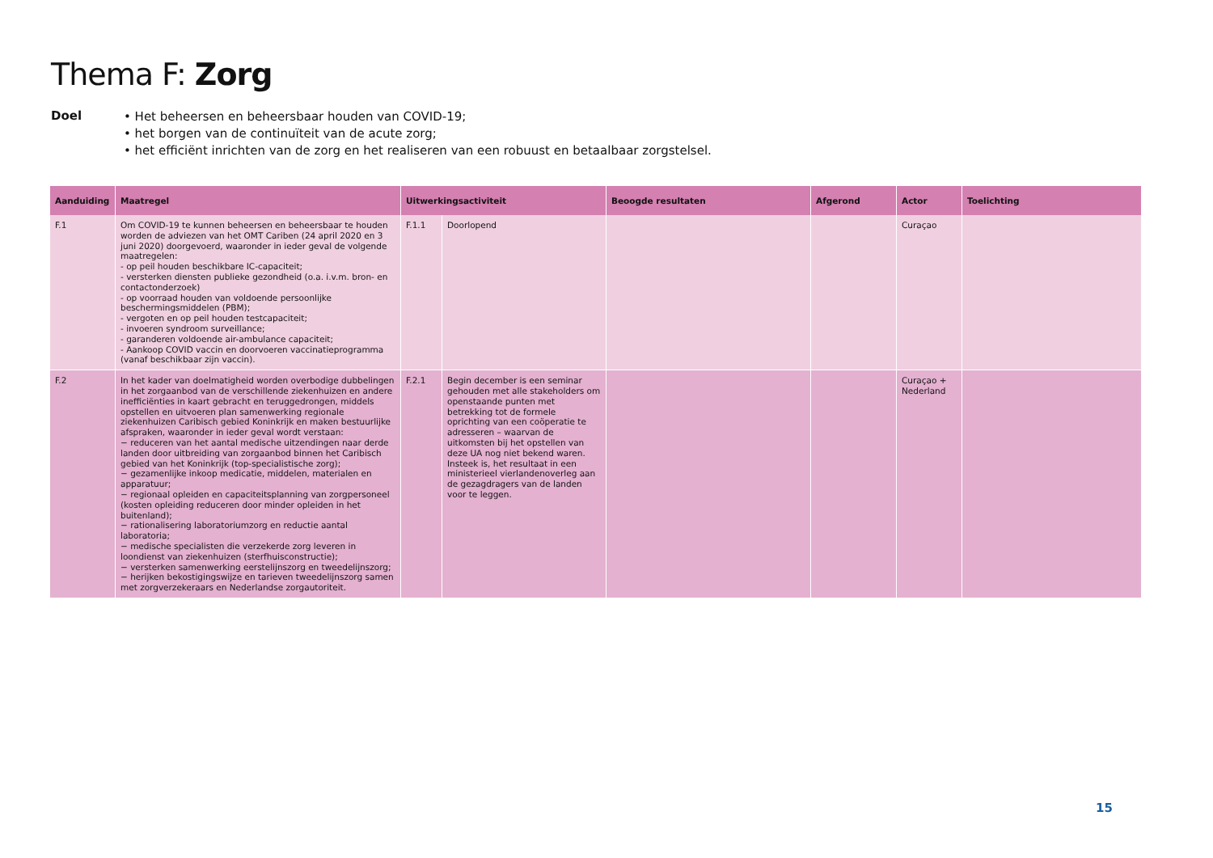Thema F: Zorg
Doel
• Het beheersen en beheersbaar houden van COVID-19;
• het borgen van de continuïteit van de acute zorg;
• het efficiënt inrichten van de zorg en het realiseren van een robuust en betaalbaar zorgstelsel.
| Aanduiding | Maatregel | Uitwerkingsactiviteit | | Beoogde resultaten | Afgerond | Actor | Toelichting |
| --- | --- | --- | --- | --- | --- | --- | --- |
| F.1 | Om COVID-19 te kunnen beheersen en beheersbaar te houden worden de adviezen van het OMT Cariben (24 april 2020 en 3 juni 2020) doorgevoerd, waaronder in ieder geval de volgende maatregelen: - op peil houden beschikbare IC-capaciteit; - versterken diensten publieke gezondheid (o.a. i.v.m. bron- en contactonderzoek) - op voorraad houden van voldoende persoonlijke beschermingsmiddelen (PBM); - vergoten en op peil houden testcapaciteit; - invoeren syndroom surveillance; - garanderen voldoende air-ambulance capaciteit; - Aankoop COVID vaccin en doorvoeren vaccinatieprogramma (vanaf beschikbaar zijn vaccin). | F.1.1 | Doorlopend | | | Curaçao | |
| F.2 | In het kader van doelmatigheid worden overbodige dubbelingen in het zorgaanbod van de verschillende ziekenhuizen en andere inefficiënties in kaart gebracht en teruggedrongen, middels opstellen en uitvoeren plan samenwerking regionale ziekenhuizen Caribisch gebied Koninkrijk en maken bestuurlijke afspraken, waaronder in ieder geval wordt verstaan: − reduceren van het aantal medische uitzendingen naar derde landen door uitbreiding van zorgaanbod binnen het Caribisch gebied van het Koninkrijk (top-specialistische zorg); − gezamenlijke inkoop medicatie, middelen, materialen en apparatuur; − regionaal opleiden en capaciteitsplanning van zorgpersoneel (kosten opleiding reduceren door minder opleiden in het buitenland); − rationalisering laboratoriumzorg en reductie aantal laboratoria; − medische specialisten die verzekerde zorg leveren in loondienst van ziekenhuizen (sterfhuisconstructie); − versterken samenwerking eerstelijnszorg en tweedelijnszorg; − herijken bekostigingswijze en tarieven tweedelijnszorg samen met zorgverzekeraars en Nederlandse zorgautoriteit. | F.2.1 | Begin december is een seminar gehouden met alle stakeholders om openstaande punten met betrekking tot de formele oprichting van een coöperatie te adresseren – waarvan de uitkomsten bij het opstellen van deze UA nog niet bekend waren. Insteek is, het resultaat in een ministerieel vierlandenoverleg aan de gezagdragers van de landen voor te leggen. | | | Curaçao + Nederland | |
15